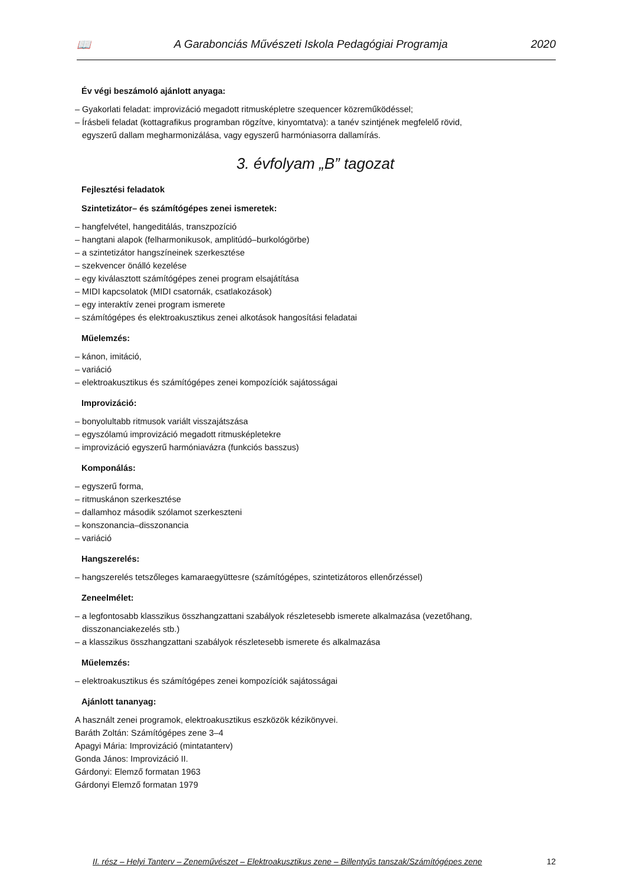📖 A Garabonciás Művészeti Iskola Pedagógiai Programja 2020
Év végi beszámoló ajánlott anyaga:
– Gyakorlati feladat: improvizáció megadott ritmusképletre szequencer közreműködéssel;
– Írásbeli feladat (kottagrafikus programban rögzítve, kinyomtatva): a tanév szintjének megfelelő rövid,
egyszerű dallam megharmonizálása, vagy egyszerű harmóniasorra dallamírás.
3. évfolyam „B” tagozat
Fejlesztési feladatok
Szintetizátor– és számítógépes zenei ismeretek:
– hangfelvétel, hangeditálás, transzpozíció
– hangtani alapok (felharmonikusok, amplitúdó–burkológörbe)
– a szintetizátor hangszíneinek szerkesztése
– szekvencer önálló kezelése
– egy kiválasztott számítógépes zenei program elsajátítása
– MIDI kapcsolatok (MIDI csatornák, csatlakozások)
– egy interaktív zenei program ismerete
– számítógépes és elektroakusztikus zenei alkotások hangosítási feladatai
Műelemzés:
– kánon, imitáció,
– variáció
– elektroakusztikus és számítógépes zenei kompozíciók sajátosságai
Improvizáció:
– bonyolultabb ritmusok variált visszajátszása
– egyszólamú improvizáció megadott ritmusképletekre
– improvizáció egyszerű harmóniavázra (funkciós basszus)
Komponálás:
– egyszerű forma,
– ritmuskánon szerkesztése
– dallamhoz második szólamot szerkeszteni
– konszonancia–disszonancia
– variáció
Hangszerelés:
– hangszerelés tetszőleges kamaraegyüttesre (számítógépes, szintetizátoros ellenőrzéssel)
Zeneelmélet:
– a legfontosabb klasszikus összhangzattani szabályok részletesebb ismerete alkalmazása (vezetőhang,
disszonanciakezelés stb.)
– a klasszikus összhangzattani szabályok részletesebb ismerete és alkalmazása
Műelemzés:
– elektroakusztikus és számítógépes zenei kompozíciók sajátosságai
Ajánlott tananyag:
A használt zenei programok, elektroakusztikus eszközök kézikönyvei.
Baráth Zoltán: Számítógépes zene 3–4
Apagyi Mária: Improvizáció (mintatanterv)
Gonda János: Improvizáció II.
Gárdonyi: Elemző formatan 1963
Gárdonyi Elemző formatan 1979
II. rész – Helyi Tanterv – Zeneművészet – Elektroakusztikus zene – Billentyűs tanszak/Számítógépes zene 12